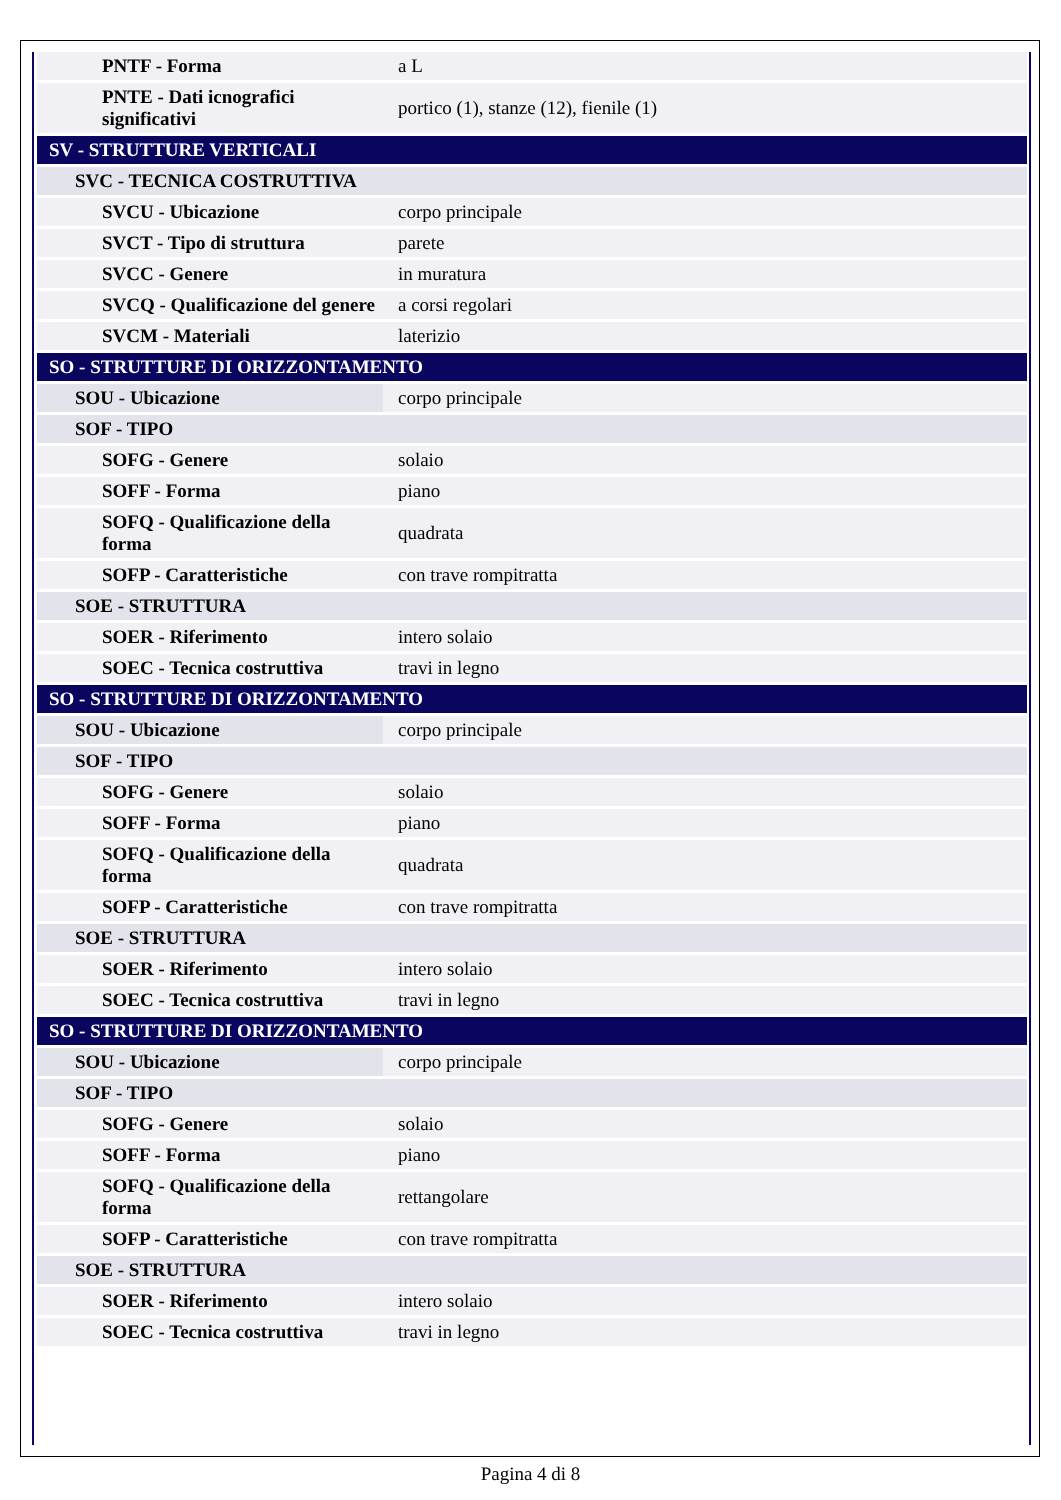| PNTF - Forma | a L |
| PNTE - Dati icnografici significativi | portico (1), stanze (12), fienile (1) |
| SV - STRUTTURE VERTICALI | |
| SVC - TECNICA COSTRUTTIVA | |
| SVCU - Ubicazione | corpo principale |
| SVCT - Tipo di struttura | parete |
| SVCC - Genere | in muratura |
| SVCQ - Qualificazione del genere | a corsi regolari |
| SVCM - Materiali | laterizio |
| SO - STRUTTURE DI ORIZZONTAMENTO | |
| SOU - Ubicazione | corpo principale |
| SOF - TIPO | |
| SOFG - Genere | solaio |
| SOFF - Forma | piano |
| SOFQ - Qualificazione della forma | quadrata |
| SOFP - Caratteristiche | con trave rompitratta |
| SOE - STRUTTURA | |
| SOER - Riferimento | intero solaio |
| SOEC - Tecnica costruttiva | travi in legno |
| SO - STRUTTURE DI ORIZZONTAMENTO | |
| SOU - Ubicazione | corpo principale |
| SOF - TIPO | |
| SOFG - Genere | solaio |
| SOFF - Forma | piano |
| SOFQ - Qualificazione della forma | quadrata |
| SOFP - Caratteristiche | con trave rompitratta |
| SOE - STRUTTURA | |
| SOER - Riferimento | intero solaio |
| SOEC - Tecnica costruttiva | travi in legno |
| SO - STRUTTURE DI ORIZZONTAMENTO | |
| SOU - Ubicazione | corpo principale |
| SOF - TIPO | |
| SOFG - Genere | solaio |
| SOFF - Forma | piano |
| SOFQ - Qualificazione della forma | rettangolare |
| SOFP - Caratteristiche | con trave rompitratta |
| SOE - STRUTTURA | |
| SOER - Riferimento | intero solaio |
| SOEC - Tecnica costruttiva | travi in legno |
Pagina 4 di 8